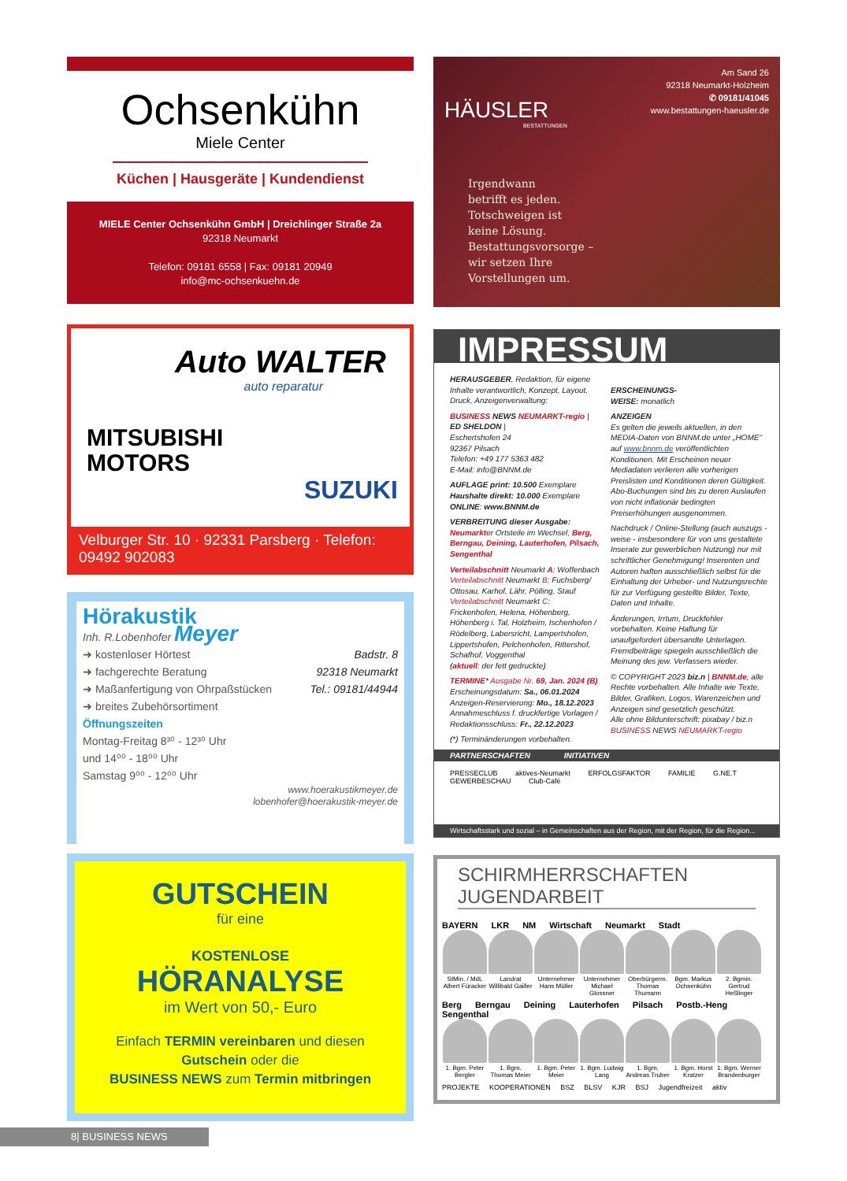Ochsenkühn
Miele Center
Küchen | Hausgeräte | Kundendienst
MIELE Center Ochsenkühn GmbH | Dreichlinger Straße 2a
92318 Neumarkt
Telefon: 09181 6558 | Fax: 09181 20949
info@mc-ochsenkuehn.de
Auto WALTER
auto reparatur
MITSUBISHI
MOTORS
SUZUKI
Velburger Str. 10 · 92331 Parsberg · Telefon: 09492 902083
Hörakustik
Inh. R.Lobenhofer Meyer
Badstr. 8
92318 Neumarkt
Tel.: 09181/44944
➜ kostenloser Hörtest
➜ fachgerechte Beratung
➜ Maßanfertigung von Ohrpaßstücken
➜ breites Zubehörsortiment
Öffnungszeiten
Montag-Freitag 8³⁰ - 12³⁰ Uhr
und 14⁰⁰ - 18⁰⁰ Uhr
Samstag 9⁰⁰ - 12⁰⁰ Uhr
www.hoerakustikmeyer.de
lobenhofer@hoerakustik-meyer.de
GUTSCHEIN
für eine
KOSTENLOSE
HÖRANALYSE
im Wert von 50,- Euro
Einfach TERMIN vereinbaren und diesen
Gutschein oder die
BUSINESS NEWS zum Termin mitbringen
Am Sand 26
92318 Neumarkt-Holzheim
✆ 09181/41045
www.bestattungen-haeusler.de
HÄUSLER
BESTATTUNGEN
Irgendwann
betrifft es jeden.
Totschweigen ist
keine Lösung.
Bestattungsvorsorge –
wir setzen Ihre
Vorstellungen um.
IMPRESSUM
HERAUSGEBER, Redaktion, für eigene Inhalte verantwortlich, Konzept, Layout, Druck, Anzeigenverwaltung:
BUSINESS NEWS NEUMARKT-regio |
ED SHELDON |
Eschertshofen 24
92367 Pilsach
Telefon: +49 177 5363 482
E-Mail: info@BNNM.de
AUFLAGE print: 10.500 Exemplare
Haushalte direkt: 10.000 Exemplare
ONLINE: www.BNNM.de
VERBREITUNG dieser Ausgabe:
Neumarkter Ortsteile im Wechsel, Berg, Berngau, Deining, Lauterhofen, Pilsach, Sengenthal
Verteilabschnitt Neumarkt A: Woffenbach
Verteilabschnitt Neumarkt B: Fuchsberg/ Ottosau, Karhof, Lähr, Pölling, Stauf
Verteilabschnitt Neumarkt C: Frickenhofen, Helena, Höhenberg, Höhenberg i. Tal, Holzheim, Ischenhofen / Rödelberg, Labersricht, Lampertshofen, Lippertshofen, Pelchenhofen, Rittershof, Schafhof, Voggenthal
(aktuell: der fett gedruckte)
TERMINE* Ausgabe Nr. 69, Jan. 2024 (B)
Erscheinungsdatum: Sa., 06.01.2024
Anzeigen-Reservierung: Mo., 18.12.2023
Annahmeschluss f. druckfertige Vorlagen / Redaktionsschluss: Fr., 22.12.2023
(*) Terminänderungen vorbehalten.
ERSCHEINUNGS-
WEISE: monatlich
ANZEIGEN
Es gelten die jeweils aktuellen, in den MEDIA-Daten von BNNM.de unter „HOME“ auf www.bnnm.de veröffentlichten Konditionen. Mit Erscheinen neuer Mediadaten verlieren alle vorherigen Preislisten und Konditionen deren Gültigkeit. Abo-Buchungen sind bis zu deren Auslaufen von nicht inflationär bedingten Preiserhöhungen ausgenommen.
Nachdruck / Online-Stellung (auch auszugs -weise - insbesondere für von uns gestaltete Inserate zur gewerblichen Nutzung) nur mit schriftlicher Genehmigung! Inserenten und Autoren haften ausschließlich selbst für die Einhaltung der Urheber- und Nutzungsrechte für zur Verfügung gestellte Bilder, Texte, Daten und Inhalte.
Änderungen, Irrtum, Druckfehler vorbehalten. Keine Haftung für unaufgefordert übersandte Unterlagen. Fremdbeiträge spiegeln ausschließlich die Meinung des jew. Verfassers wieder.
© COPYRIGHT 2023 biz.n | BNNM.de, alle Rechte vorbehalten. Alle Inhalte wie Texte, Bilder, Grafiken, Logos, Warenzeichen und Anzeigen sind gesetzlich geschützt.
Alle ohne Bildunterschrift: pixabay / biz.n
BUSINESS NEWS NEUMARKT-regio
PARTNERSCHAFTEN INITIATIVEN
PRESSECLUB aktives-Neumarkt ERFOLGSFAKTOR FAMILIE G.NE.T GEWERBESCHAU Club-Café
Wirtschaftsstark und sozial – in Gemeinschaften aus der Region, mit der Region, für die Region...
SCHIRMHERRSCHAFTEN JUGENDARBEIT
BAYERN LKR NM Wirtschaft Neumarkt Stadt
StMin. / MdL Albert Füracker Landrat Willibald Gailler Unternehmer Hans Müller Unternehmer Michael Glossner Oberbürgerm. Thomas Thumann Bgm. Markus Ochsenkühn 2. Bgmin. Gertrud Heßlinger
Berg Berngau Deining Lauterhofen Pilsach Postb.-Heng Sengenthal
1. Bgm. Peter Bergler 1. Bgm. Thomas Meier 1. Bgm. Peter Meier 1. Bgm. Ludwig Lang 1. Bgm. Andreas Truber 1. Bgm. Horst Kratzer 1. Bgm. Werner Brandenburger
PROJEKTE KOOPERATIONEN BSZ BLSV KJR BSJ Jugendfreizeit aktiv
8| BUSINESS NEWS